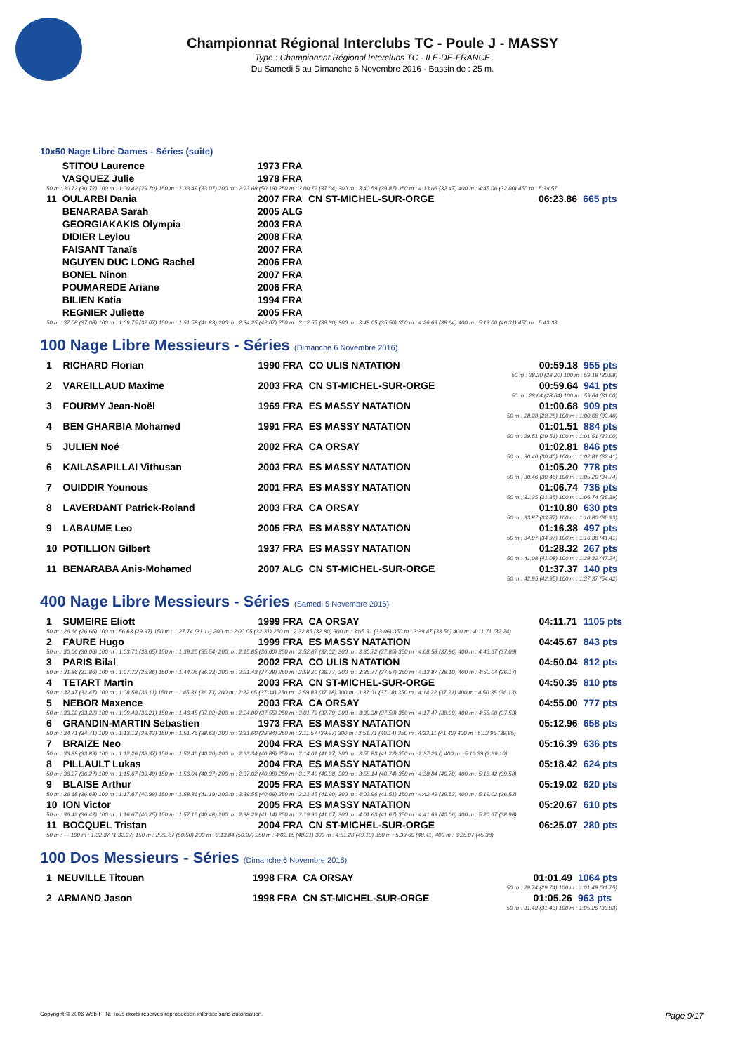Championnat Régional Interclubs TC - Poule J - MASSY
Type : Championnat Régional Interclubs TC - ILE-DE-FRANCE
Du Samedi 5 au Dimanche 6 Novembre 2016 - Bassin de : 25 m.
10x50 Nage Libre Dames - Séries (suite)
| | STITOU Laurence | 1973 FRA | | | |
| | VASQUEZ Julie | 1978 FRA | | | |
| 50 m : 30.72 (30.72) 100 m : 1:00.42 (29.70) 150 m : 1:33.49 (33.07) 200 m : 2:23.68 (50.19) 250 m : 3:00.72 (37.04) 300 m : 3:40.59 (39.87) 350 m : 4:13.06 (32.47) 400 m : 4:45.06 (32.00) 450 m : 5:39.57 | | | | | |
| 11 | OULARBI Dania | 2007 FRA | CN ST-MICHEL-SUR-ORGE | 06:23.86 | 665 pts |
| | BENARABA Sarah | 2005 ALG | | | |
| | GEORGIAKAKIS Olympia | 2003 FRA | | | |
| | DIDIER Leylou | 2008 FRA | | | |
| | FAISANT Tanaïs | 2007 FRA | | | |
| | NGUYEN DUC LONG Rachel | 2006 FRA | | | |
| | BONEL Ninon | 2007 FRA | | | |
| | POUMAREDE Ariane | 2006 FRA | | | |
| | BILIEN Katia | 1994 FRA | | | |
| | REGNIER Juliette | 2005 FRA | | | |
| 50 m : 37.08 (37.08) 100 m : 1:09.75 (32.67) 150 m : 1:51.58 (41.83) 200 m : 2:34.25 (42.67) 250 m : 3:12.55 (38.30) 300 m : 3:48.05 (35.50) 350 m : 4:26.69 (38.64) 400 m : 5:13.00 (46.31) 450 m : 5:43.33 | | | | | |
100 Nage Libre Messieurs - Séries (Dimanche 6 Novembre 2016)
| 1 | RICHARD Florian | 1990 FRA | CO ULIS NATATION | 00:59.18 | 955 pts |
| 50 m : 28.20 (28.20) 100 m : 59.18 (30.98) | | | | | |
| 2 | VAREILLAUD Maxime | 2003 FRA | CN ST-MICHEL-SUR-ORGE | 00:59.64 | 941 pts |
| 50 m : 28.64 (28.64) 100 m : 59.64 (31.00) | | | | | |
| 3 | FOURMY Jean-Noël | 1969 FRA | ES MASSY NATATION | 01:00.68 | 909 pts |
| 50 m : 28.28 (28.28) 100 m : 1:00.68 (32.40) | | | | | |
| 4 | BEN GHARBIA Mohamed | 1991 FRA | ES MASSY NATATION | 01:01.51 | 884 pts |
| 50 m : 29.51 (29.51) 100 m : 1:01.51 (32.00) | | | | | |
| 5 | JULIEN Noé | 2002 FRA | CA ORSAY | 01:02.81 | 846 pts |
| 50 m : 30.40 (30.40) 100 m : 1:02.81 (32.41) | | | | | |
| 6 | KAILASAPILLAI Vithusan | 2003 FRA | ES MASSY NATATION | 01:05.20 | 778 pts |
| 50 m : 30.46 (30.46) 100 m : 1:05.20 (34.74) | | | | | |
| 7 | OUIDDIR Younous | 2001 FRA | ES MASSY NATATION | 01:06.74 | 736 pts |
| 50 m : 31.35 (31.35) 100 m : 1:06.74 (35.39) | | | | | |
| 8 | LAVERDANT Patrick-Roland | 2003 FRA | CA ORSAY | 01:10.80 | 630 pts |
| 50 m : 33.87 (33.87) 100 m : 1:10.80 (36.93) | | | | | |
| 9 | LABAUME Leo | 2005 FRA | ES MASSY NATATION | 01:16.38 | 497 pts |
| 50 m : 34.97 (34.97) 100 m : 1:16.38 (41.41) | | | | | |
| 10 | POTILLION Gilbert | 1937 FRA | ES MASSY NATATION | 01:28.32 | 267 pts |
| 50 m : 41.08 (41.08) 100 m : 1:28.32 (47.24) | | | | | |
| 11 | BENARABA Anis-Mohamed | 2007 ALG | CN ST-MICHEL-SUR-ORGE | 01:37.37 | 140 pts |
| 50 m : 42.95 (42.95) 100 m : 1:37.37 (54.42) | | | | | |
400 Nage Libre Messieurs - Séries (Samedi 5 Novembre 2016)
| 1 | SUMEIRE Eliott | 1999 FRA | CA ORSAY | 04:11.71 | 1105 pts |
| 50 m : 26.66 (26.66) 100 m : 56.63 (29.97) 150 m : 1:27.74 (31.11) 200 m : 2:00.05 (32.31) 250 m : 2:32.85 (32.80) 300 m : 3:05.91 (33.06) 350 m : 3:39.47 (33.56) 400 m : 4:11.71 (32.24) | | | | | |
| 2 | FAURE Hugo | 1999 FRA | ES MASSY NATATION | 04:45.67 | 843 pts |
| 50 m : 30.06 (30.06) 100 m : 1:03.71 (33.65) 150 m : 1:39.25 (35.54) 200 m : 2:15.85 (36.60) 250 m : 2:52.87 (37.02) 300 m : 3:30.72 (37.85) 350 m : 4:08.58 (37.86) 400 m : 4:45.67 (37.09) | | | | | |
| 3 | PARIS Bilal | 2002 FRA | CO ULIS NATATION | 04:50.04 | 812 pts |
| 50 m : 31.86 (31.86) 100 m : 1:07.72 (35.86) 150 m : 1:44.05 (36.33) 200 m : 2:21.43 (37.38) 250 m : 2:58.20 (36.77) 300 m : 3:35.77 (37.57) 350 m : 4:13.87 (38.10) 400 m : 4:50.04 (36.17) | | | | | |
| 4 | TETART Martin | 2003 FRA | CN ST-MICHEL-SUR-ORGE | 04:50.35 | 810 pts |
| 50 m : 32.47 (32.47) 100 m : 1:08.58 (36.11) 150 m : 1:45.31 (36.73) 200 m : 2:22.65 (37.34) 250 m : 2:59.83 (37.18) 300 m : 3:37.01 (37.18) 350 m : 4:14.22 (37.21) 400 m : 4:50.35 (36.13) | | | | | |
| 5 | NEBOR Maxence | 2003 FRA | CA ORSAY | 04:55.00 | 777 pts |
| 50 m : 33.22 (33.22) 100 m : 1:09.43 (36.21) 150 m : 1:46.45 (37.02) 200 m : 2:24.00 (37.55) 250 m : 3:01.79 (37.79) 300 m : 3:39.38 (37.59) 350 m : 4:17.47 (38.09) 400 m : 4:55.00 (37.53) | | | | | |
| 6 | GRANDIN-MARTIN Sebastien | 1973 FRA | ES MASSY NATATION | 05:12.96 | 658 pts |
| 50 m : 34.71 (34.71) 100 m : 1:13.13 (38.42) 150 m : 1:51.76 (38.63) 200 m : 2:31.60 (39.84) 250 m : 3:11.57 (39.97) 300 m : 3:51.71 (40.14) 350 m : 4:33.11 (41.40) 400 m : 5:12.96 (39.85) | | | | | |
| 7 | BRAIZE Neo | 2004 FRA | ES MASSY NATATION | 05:16.39 | 636 pts |
| 50 m : 33.89 (33.89) 100 m : 1:12.26 (38.37) 150 m : 1:52.46 (40.20) 200 m : 2:33.34 (40.88) 250 m : 3:14.61 (41.27) 300 m : 3:55.83 (41.22) 350 m : 2:37.29 () 400 m : 5:16.39 (2:39.10) | | | | | |
| 8 | PILLAULT Lukas | 2004 FRA | ES MASSY NATATION | 05:18.42 | 624 pts |
| 50 m : 36.27 (36.27) 100 m : 1:15.67 (39.40) 150 m : 1:56.04 (40.37) 200 m : 2:37.02 (40.98) 250 m : 3:17.40 (40.38) 300 m : 3:58.14 (40.74) 350 m : 4:38.84 (40.70) 400 m : 5:18.42 (39.58) | | | | | |
| 9 | BLAISE Arthur | 2005 FRA | ES MASSY NATATION | 05:19.02 | 620 pts |
| 50 m : 36.68 (36.68) 100 m : 1:17.67 (40.99) 150 m : 1:58.86 (41.19) 200 m : 2:39.55 (40.69) 250 m : 3:21.45 (41.90) 300 m : 4:02.96 (41.51) 350 m : 4:42.49 (39.53) 400 m : 5:19.02 (36.53) | | | | | |
| 10 | ION Victor | 2005 FRA | ES MASSY NATATION | 05:20.67 | 610 pts |
| 50 m : 36.42 (36.42) 100 m : 1:16.67 (40.25) 150 m : 1:57.15 (40.48) 200 m : 2:38.29 (41.14) 250 m : 3:19.96 (41.67) 300 m : 4:01.63 (41.67) 350 m : 4:41.69 (40.06) 400 m : 5:20.67 (38.98) | | | | | |
| 11 | BOCQUEL Tristan | 2004 FRA | CN ST-MICHEL-SUR-ORGE | 06:25.07 | 280 pts |
| 50 m : --- 100 m : 1:32.37 (1:32.37) 150 m : 2:22.87 (50.50) 200 m : 3:13.84 (50.97) 250 m : 4:02.15 (48.31) 300 m : 4:51.28 (49.13) 350 m : 5:39.69 (48.41) 400 m : 6:25.07 (45.38) | | | | | |
100 Dos Messieurs - Séries (Dimanche 6 Novembre 2016)
| 1 | NEUVILLE Titouan | 1998 FRA | CA ORSAY | 01:01.49 | 1064 pts |
| 50 m : 29.74 (29.74) 100 m : 1:01.49 (31.75) | | | | | |
| 2 | ARMAND Jason | 1998 FRA | CN ST-MICHEL-SUR-ORGE | 01:05.26 | 963 pts |
| 50 m : 31.43 (31.43) 100 m : 1:05.26 (33.83) | | | | | |
Copyright © 2006 Web-FFN. Tous droits réservés reproduction interdite sans autorisation. Page 9/17